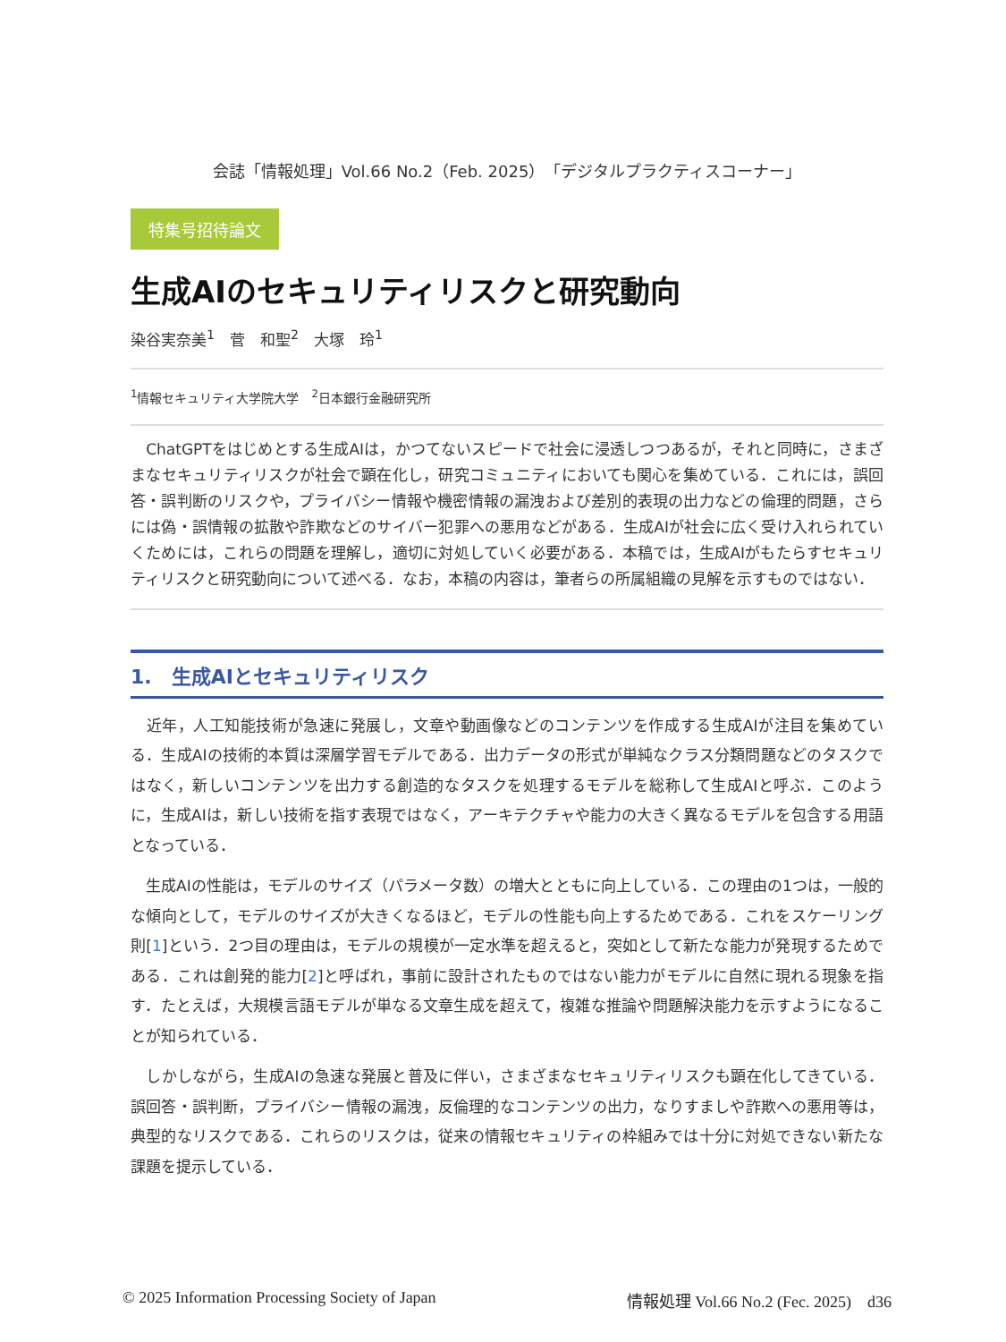会誌「情報処理」Vol.66 No.2（Feb. 2025）「デジタルプラクティスコーナー」
特集号招待論文
生成AIのセキュリティリスクと研究動向
染谷実奈美<sup>1</sup>　菅　和聖<sup>2</sup>　大塚　玲<sup>1</sup>
<sup>1</sup> 情報セキュリティ大学院大学　<sup>2</sup>日本銀行金融研究所
　ChatGPTをはじめとする生成AIは，かつてないスピードで社会に浸透しつつあるが，それと同時に，さまざまなセキュリティリスクが社会で顕在化し，研究コミュニティにおいても関心を集めている．これには，誤回答・誤判断のリスクや，プライバシー情報や機密情報の漏洩および差別的表現の出力などの倫理的問題，さらには偽・誤情報の拡散や詐欺などのサイバー犯罪への悪用などがある．生成AIが社会に広く受け入れられていくためには，これらの問題を理解し，適切に対処していく必要がある．本稿では，生成AIがもたらすセキュリティリスクと研究動向について述べる．なお，本稿の内容は，筆者らの所属組織の見解を示すものではない．
1.　生成AIとセキュリティリスク
　近年，人工知能技術が急速に発展し，文章や動画像などのコンテンツを作成する生成AIが注目を集めている．生成AIの技術的本質は深層学習モデルである．出力データの形式が単純なクラス分類問題などのタスクではなく，新しいコンテンツを出力する創造的なタスクを処理するモデルを総称して生成AIと呼ぶ．このように，生成AIは，新しい技術を指す表現ではなく，アーキテクチャや能力の大きく異なるモデルを包含する用語となっている．
　生成AIの性能は，モデルのサイズ（パラメータ数）の増大とともに向上している．この理由の1つは，一般的な傾向として，モデルのサイズが大きくなるほど，モデルの性能も向上するためである．これをスケーリング則[1]という．2つ目の理由は，モデルの規模が一定水準を超えると，突如として新たな能力が発現するためである．これは創発的能力[2]と呼ばれ，事前に設計されたものではない能力がモデルに自然に現れる現象を指す．たとえば，大規模言語モデルが単なる文章生成を超えて，複雑な推論や問題解決能力を示すようになることが知られている．
　しかしながら，生成AIの急速な発展と普及に伴い，さまざまなセキュリティリスクも顕在化してきている．誤回答・誤判断，プライバシー情報の漏洩，反倫理的なコンテンツの出力，なりすましや詐欺への悪用等は，典型的なリスクである．これらのリスクは，従来の情報セキュリティの枠組みでは十分に対処できない新たな課題を提示している．
© 2025 Information Processing Society of Japan 情報処理 Vol.66 No.2 (Fec. 2025)　d36